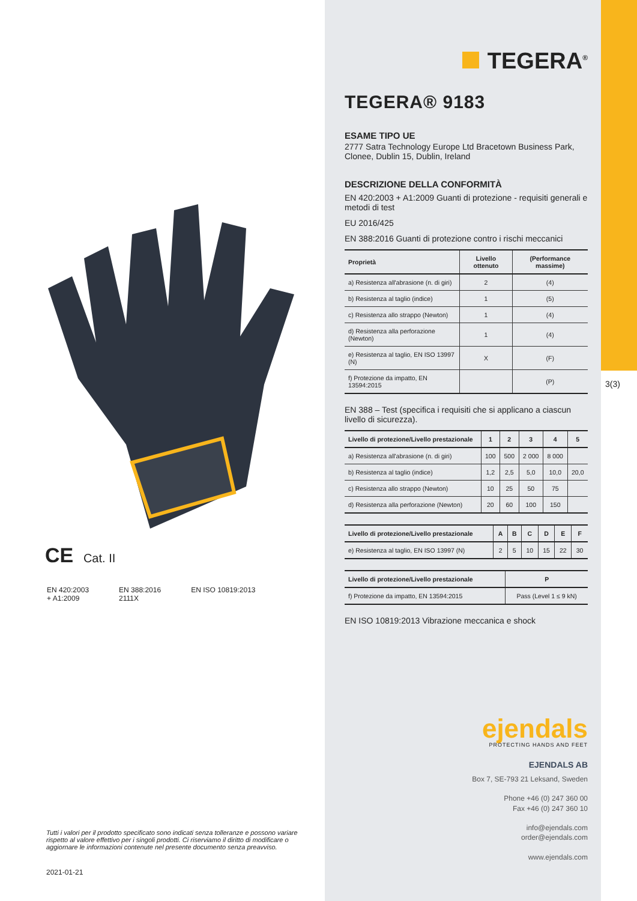CE Cat. II
EN 420:2003
+ A1:2009
EN 388:2016
2111X
EN ISO 10819:2013
Tutti i valori per il prodotto specificato sono indicati senza tolleranze e possono variare rispetto al valore effettivo per i singoli prodotti. Ci riserviamo il diritto di modificare o aggiornare le informazioni contenute nel presente documento senza preavviso.
2021-01-21
TEGERA<sup>®</sup>
TEGERA® 9183
ESAME TIPO UE
2777 Satra Technology Europe Ltd Bracetown Business Park, Clonee, Dublin 15, Dublin, Ireland
DESCRIZIONE DELLA CONFORMITÀ
EN 420:2003 + A1:2009 Guanti di protezione - requisiti generali e metodi di test
EU 2016/425
EN 388:2016 Guanti di protezione contro i rischi meccanici
| Proprietà | Livello ottenuto | (Performance massime) |
| --- | --- | --- |
| a) Resistenza all'abrasione (n. di giri) | 2 | (4) |
| b) Resistenza al taglio (indice) | 1 | (5) |
| c) Resistenza allo strappo (Newton) | 1 | (4) |
| d) Resistenza alla perforazione (Newton) | 1 | (4) |
| e) Resistenza al taglio, EN ISO 13997 (N) | X | (F) |
| f) Protezione da impatto, EN 13594:2015 | | (P) |
EN 388 – Test (specifica i requisiti che si applicano a ciascun livello di sicurezza).
| Livello di protezione/Livello prestazionale | 1 | 2 | 3 | 4 | 5 |
| --- | --- | --- | --- | --- | --- |
| a) Resistenza all'abrasione (n. di giri) | 100 | 500 | 2 000 | 8 000 | |
| b) Resistenza al taglio (indice) | 1,2 | 2,5 | 5,0 | 10,0 | 20,0 |
| c) Resistenza allo strappo (Newton) | 10 | 25 | 50 | 75 | |
| d) Resistenza alla perforazione (Newton) | 20 | 60 | 100 | 150 | |
| Livello di protezione/Livello prestazionale | A | B | C | D | E | F |
| --- | --- | --- | --- | --- | --- | --- |
| e) Resistenza al taglio, EN ISO 13997 (N) | 2 | 5 | 10 | 15 | 22 | 30 |
| Livello di protezione/Livello prestazionale | P |
| --- | --- |
| f) Protezione da impatto, EN 13594:2015 | Pass (Level 1 ≤ 9 kN) |
EN ISO 10819:2013 Vibrazione meccanica e shock
ejendals
PROTECTING HANDS AND FEET
EJENDALS AB
Box 7, SE-793 21 Leksand, Sweden
Phone +46 (0) 247 360 00
Fax +46 (0) 247 360 10
info@ejendals.com
order@ejendals.com
www.ejendals.com
3(3)